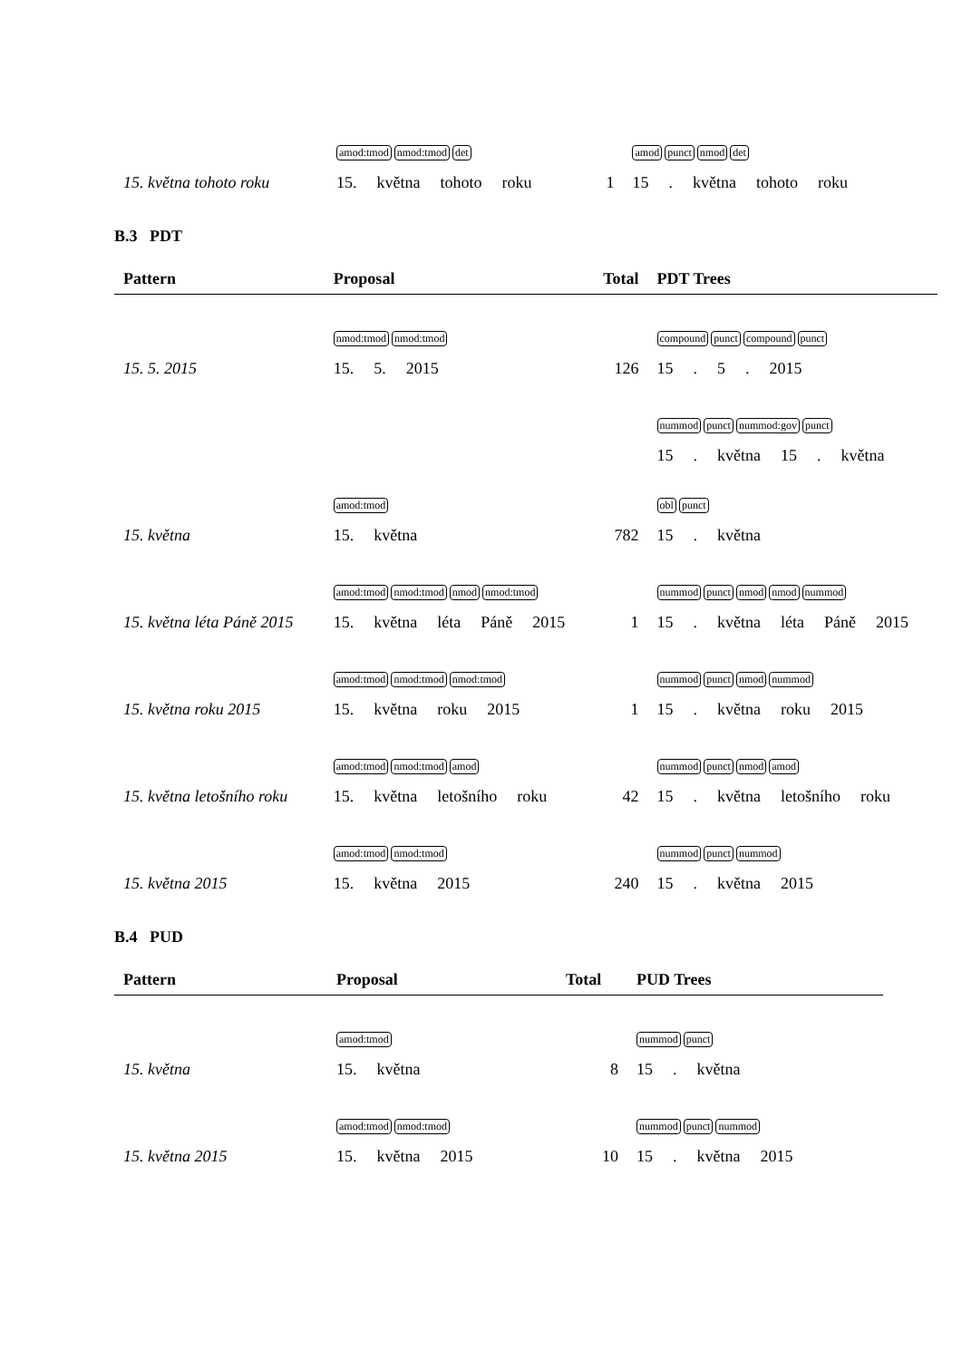| 15. května tohoto roku | amod:tmod nmod:tmod det 15. května tohoto roku | 1 | amod punct nmod det 15 . května tohoto roku |
B.3 PDT
| Pattern | Proposal | Total | PDT Trees |
| --- | --- | --- | --- |
| 15. 5. 2015 | nmod:tmod nmod:tmod 15. 5. 2015 | 126 | compound punct compound punct 15 . 5 . 2015 |
| 15. května | amod:tmod 15. května | 782 | nummod punct nummod:gov punct 15 . května 15 . května obl punct 15 . května |
| 15. května léta Páně 2015 | amod:tmod nmod:tmod nmod nmod:tmod 15. května léta Páně 2015 | 1 | nummod punct nmod nmod nummod 15 . května léta Páně 2015 |
| 15. května roku 2015 | amod:tmod nmod:tmod nmod:tmod 15. května roku 2015 | 1 | nummod punct nmod nummod 15 . května roku 2015 |
| 15. května letošního roku | amod:tmod nmod:tmod amod 15. května letošního roku | 42 | nummod punct nmod amod 15 . května letošního roku |
| 15. května 2015 | amod:tmod nmod:tmod 15. května 2015 | 240 | nummod punct nummod 15 . května 2015 |
B.4 PUD
| Pattern | Proposal | Total | PUD Trees |
| --- | --- | --- | --- |
| 15. května | amod:tmod 15. května | 8 | nummod punct 15 . května |
| 15. května 2015 | amod:tmod nmod:tmod 15. května 2015 | 10 | nummod punct nummod 15 . května 2015 |